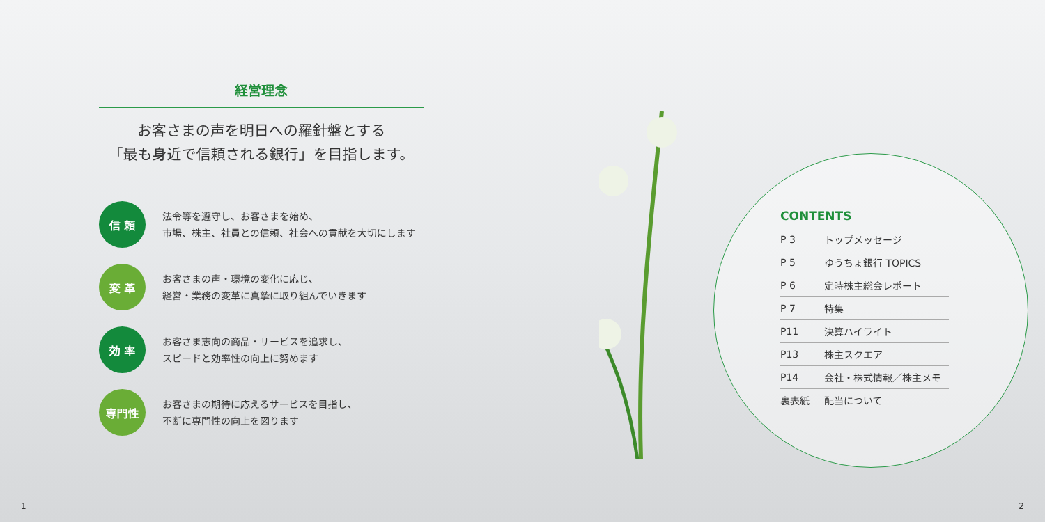経営理念
お客さまの声を明日への羅針盤とする
「最も身近で信頼される銀行」を目指します。
信 頼
法令等を遵守し、お客さまを始め、
市場、株主、社員との信頼、社会への貢献を大切にします
変 革
お客さまの声・環境の変化に応じ、
経営・業務の変革に真摯に取り組んでいきます
効 率
お客さま志向の商品・サービスを追求し、
スピードと効率性の向上に努めます
専門性
お客さまの期待に応えるサービスを目指し、
不断に専門性の向上を図ります
CONTENTS
| P 3 | トップメッセージ |
| P 5 | ゆうちょ銀行 TOPICS |
| P 6 | 定時株主総会レポート |
| P 7 | 特集 |
| P11 | 決算ハイライト |
| P13 | 株主スクエア |
| P14 | 会社・株式情報／株主メモ |
| 裏表紙 | 配当について |
1 2